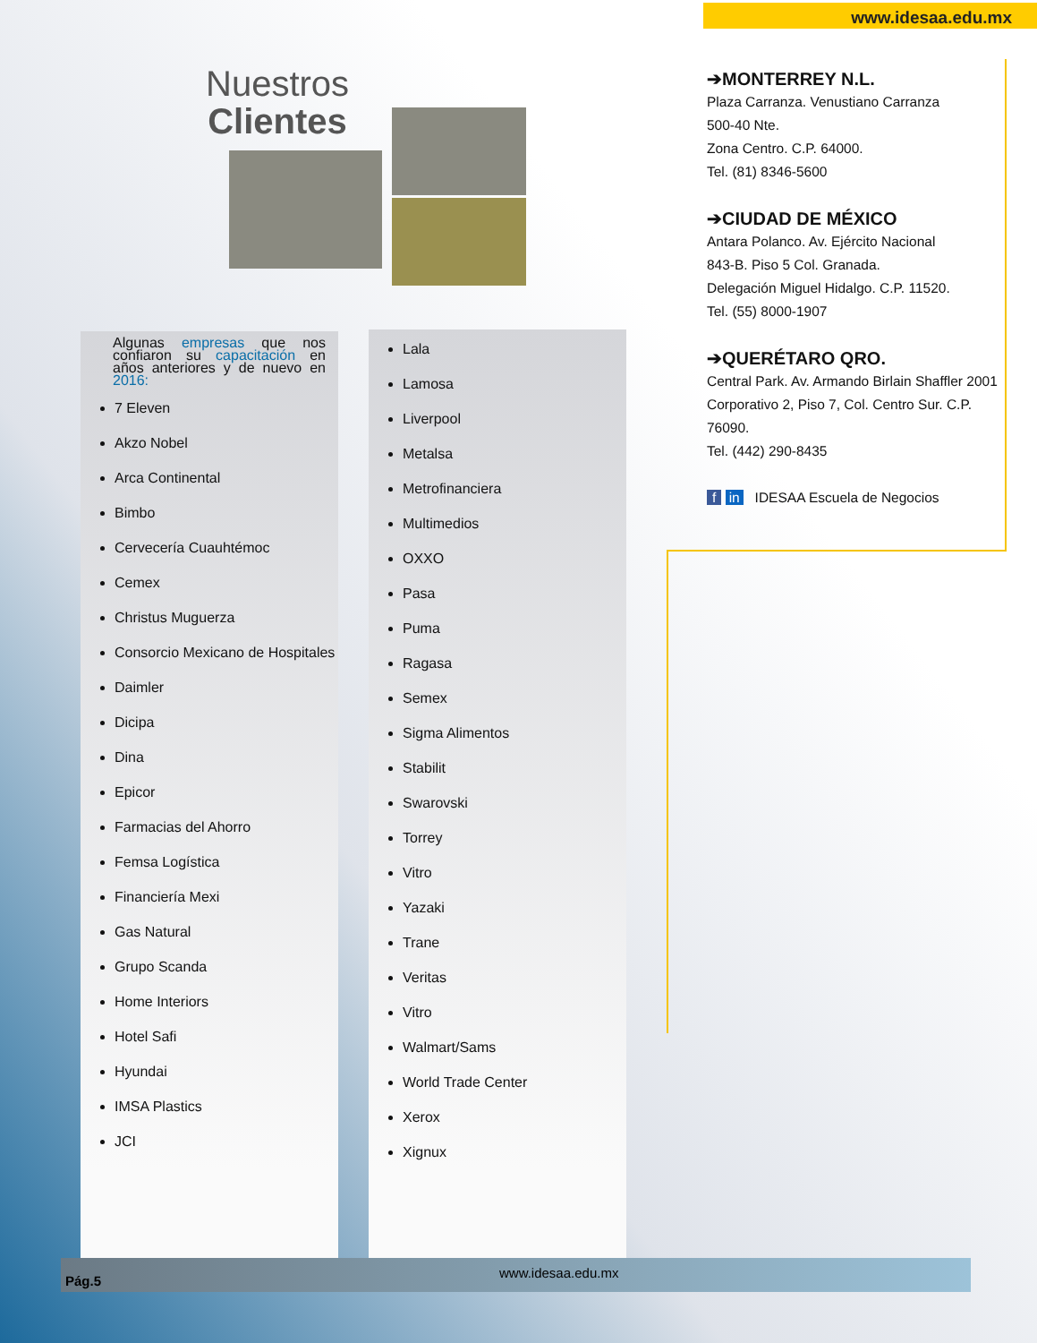www.idesaa.edu.mx
Nuestros
Clientes
Algunas empresas que nos confiaron su capacitación en años anteriores y de nuevo en 2016:
7 Eleven
Akzo Nobel
Arca Continental
Bimbo
Cervecería Cuauhtémoc
Cemex
Christus Muguerza
Consorcio Mexicano de Hospitales
Daimler
Dicipa
Dina
Epicor
Farmacias del Ahorro
Femsa Logística
Financiería Mexi
Gas Natural
Grupo Scanda
Home Interiors
Hotel Safi
Hyundai
IMSA Plastics
JCI
Lala
Lamosa
Liverpool
Metalsa
Metrofinanciera
Multimedios
OXXO
Pasa
Puma
Ragasa
Semex
Sigma Alimentos
Stabilit
Swarovski
Torrey
Vitro
Yazaki
Trane
Veritas
Vitro
Walmart/Sams
World Trade Center
Xerox
Xignux
➔MONTERREY N.L.
Plaza Carranza. Venustiano Carranza
500-40 Nte.
Zona Centro. C.P. 64000.
Tel. (81) 8346-5600
➔CIUDAD DE MÉXICO
Antara Polanco. Av. Ejército Nacional
843-B. Piso 5 Col. Granada.
Delegación Miguel Hidalgo. C.P. 11520.
Tel. (55) 8000-1907
➔QUERÉTARO QRO.
Central Park. Av. Armando Birlain Shaffler 2001 Corporativo 2, Piso 7, Col. Centro Sur. C.P. 76090.
Tel. (442) 290-8435
f in IDESAA Escuela de Negocios
Pág.5
www.idesaa.edu.mx